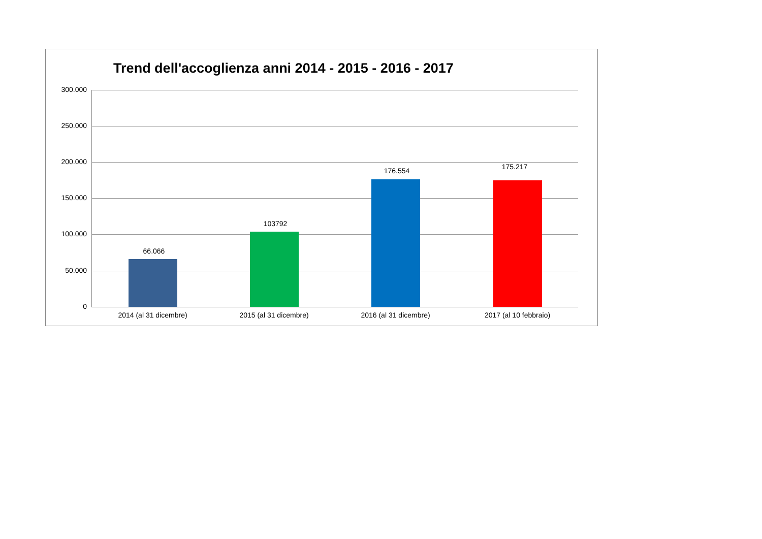Trend dell'accoglienza anni 2014 - 2015 - 2016 - 2017
300.000
250.000
200.000
150.000
100.000
50.000
0
66.066
103792
176.554 175.217
2014 (al 31 dicembre) 2015 (al 31 dicembre) 2016 (al 31 dicembre) 2017 (al 10 febbraio)